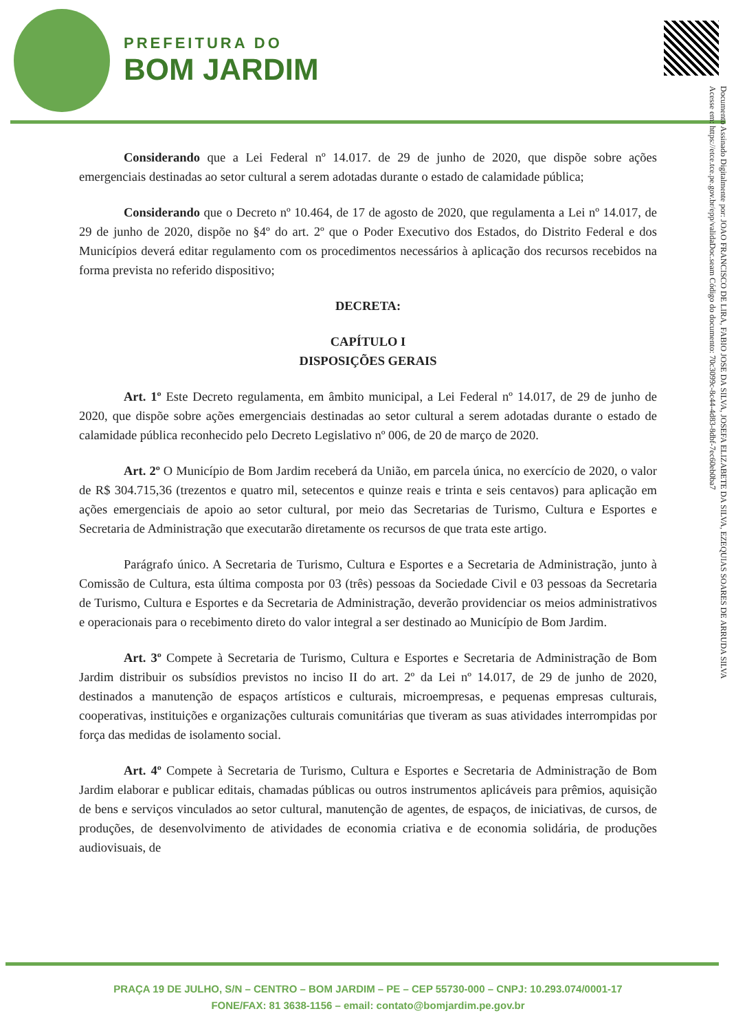PREFEITURA DO
BOM JARDIM
Documento Assinado Digitalmente por: JOAO FRANCISCO DE LIRA, FABIO JOSE DA SILVA, JOSEFA ELIZABETE DA SILVA, EZEQUIAS SOARES DE ARRUDA SILVA
Acesse em: https://etce.tce.pe.gov.br/epp/validaDoc.seam Código do documento: 70c3099c-8c44-4d83-8dbf-7ec60eb0ba7
Considerando que a Lei Federal nº 14.017. de 29 de junho de 2020, que dispõe sobre ações emergenciais destinadas ao setor cultural a serem adotadas durante o estado de calamidade pública;
Considerando que o Decreto nº 10.464, de 17 de agosto de 2020, que regulamenta a Lei nº 14.017, de 29 de junho de 2020, dispõe no §4º do art. 2º que o Poder Executivo dos Estados, do Distrito Federal e dos Municípios deverá editar regulamento com os procedimentos necessários à aplicação dos recursos recebidos na forma prevista no referido dispositivo;
DECRETA:
CAPÍTULO I
DISPOSIÇÕES GERAIS
Art. 1º Este Decreto regulamenta, em âmbito municipal, a Lei Federal nº 14.017, de 29 de junho de 2020, que dispõe sobre ações emergenciais destinadas ao setor cultural a serem adotadas durante o estado de calamidade pública reconhecido pelo Decreto Legislativo nº 006, de 20 de março de 2020.
Art. 2º O Município de Bom Jardim receberá da União, em parcela única, no exercício de 2020, o valor de R$ 304.715,36 (trezentos e quatro mil, setecentos e quinze reais e trinta e seis centavos) para aplicação em ações emergenciais de apoio ao setor cultural, por meio das Secretarias de Turismo, Cultura e Esportes e Secretaria de Administração que executarão diretamente os recursos de que trata este artigo.
Parágrafo único. A Secretaria de Turismo, Cultura e Esportes e a Secretaria de Administração, junto à Comissão de Cultura, esta última composta por 03 (três) pessoas da Sociedade Civil e 03 pessoas da Secretaria de Turismo, Cultura e Esportes e da Secretaria de Administração, deverão providenciar os meios administrativos e operacionais para o recebimento direto do valor integral a ser destinado ao Município de Bom Jardim.
Art. 3º Compete à Secretaria de Turismo, Cultura e Esportes e Secretaria de Administração de Bom Jardim distribuir os subsídios previstos no inciso II do art. 2º da Lei nº 14.017, de 29 de junho de 2020, destinados a manutenção de espaços artísticos e culturais, microempresas, e pequenas empresas culturais, cooperativas, instituições e organizações culturais comunitárias que tiveram as suas atividades interrompidas por força das medidas de isolamento social.
Art. 4º Compete à Secretaria de Turismo, Cultura e Esportes e Secretaria de Administração de Bom Jardim elaborar e publicar editais, chamadas públicas ou outros instrumentos aplicáveis para prêmios, aquisição de bens e serviços vinculados ao setor cultural, manutenção de agentes, de espaços, de iniciativas, de cursos, de produções, de desenvolvimento de atividades de economia criativa e de economia solidária, de produções audiovisuais, de
PRAÇA 19 DE JULHO, S/N – CENTRO – BOM JARDIM – PE – CEP 55730-000 – CNPJ: 10.293.074/0001-17
FONE/FAX: 81 3638-1156 – email: contato@bomjardim.pe.gov.br